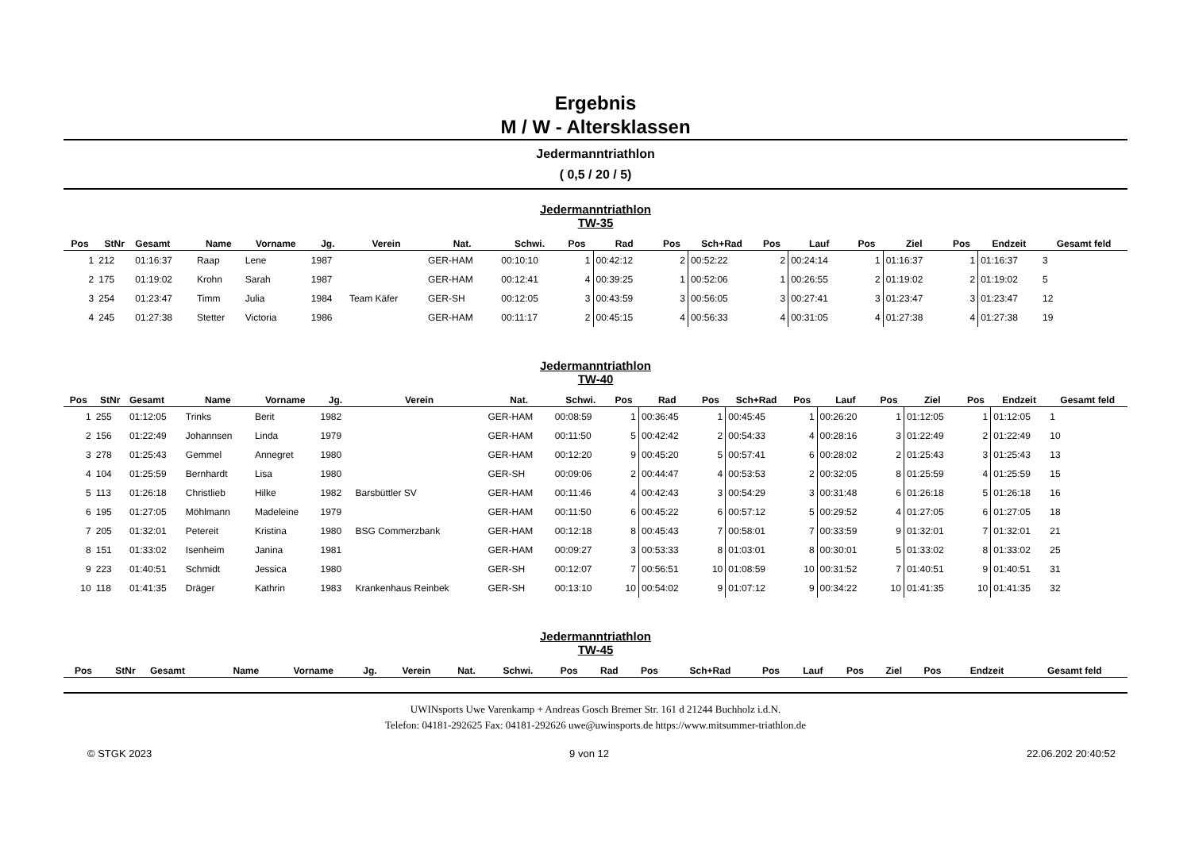Ergebnis
M / W - Altersklassen
Jedermanntriathlon
( 0,5 / 20 / 5)
Jedermanntriathlon
TW-35
| Pos | StNr | Gesamt | Name | Vorname | Jg. | Verein | Nat. | Schwi. | Pos | Rad | Pos | Sch+Rad | Pos | Lauf | Pos | Ziel | Pos | Endzeit | Gesamt feld |
| --- | --- | --- | --- | --- | --- | --- | --- | --- | --- | --- | --- | --- | --- | --- | --- | --- | --- | --- | --- |
| 1 | 212 | 01:16:37 | Raap | Lene | 1987 | | GER-HAM | 00:10:10 | 1 | 00:42:12 | 2 | 00:52:22 | 2 | 00:24:14 | 1 | 01:16:37 | 1 | 01:16:37 | 3 |
| 2 | 175 | 01:19:02 | Krohn | Sarah | 1987 | | GER-HAM | 00:12:41 | 4 | 00:39:25 | 1 | 00:52:06 | 1 | 00:26:55 | 2 | 01:19:02 | 2 | 01:19:02 | 5 |
| 3 | 254 | 01:23:47 | Timm | Julia | 1984 | Team Käfer | GER-SH | 00:12:05 | 3 | 00:43:59 | 3 | 00:56:05 | 3 | 00:27:41 | 3 | 01:23:47 | 3 | 01:23:47 | 12 |
| 4 | 245 | 01:27:38 | Stetter | Victoria | 1986 | | GER-HAM | 00:11:17 | 2 | 00:45:15 | 4 | 00:56:33 | 4 | 00:31:05 | 4 | 01:27:38 | 4 | 01:27:38 | 19 |
Jedermanntriathlon
TW-40
| Pos | StNr | Gesamt | Name | Vorname | Jg. | Verein | Nat. | Schwi. | Pos | Rad | Pos | Sch+Rad | Pos | Lauf | Pos | Ziel | Pos | Endzeit | Gesamt feld |
| --- | --- | --- | --- | --- | --- | --- | --- | --- | --- | --- | --- | --- | --- | --- | --- | --- | --- | --- | --- |
| 1 | 255 | 01:12:05 | Trinks | Berit | 1982 | | GER-HAM | 00:08:59 | 1 | 00:36:45 | 1 | 00:45:45 | 1 | 00:26:20 | 1 | 01:12:05 | 1 | 01:12:05 | 1 |
| 2 | 156 | 01:22:49 | Johannsen | Linda | 1979 | | GER-HAM | 00:11:50 | 5 | 00:42:42 | 2 | 00:54:33 | 4 | 00:28:16 | 3 | 01:22:49 | 2 | 01:22:49 | 10 |
| 3 | 278 | 01:25:43 | Gemmel | Annegret | 1980 | | GER-HAM | 00:12:20 | 9 | 00:45:20 | 5 | 00:57:41 | 6 | 00:28:02 | 2 | 01:25:43 | 3 | 01:25:43 | 13 |
| 4 | 104 | 01:25:59 | Bernhardt | Lisa | 1980 | | GER-SH | 00:09:06 | 2 | 00:44:47 | 4 | 00:53:53 | 2 | 00:32:05 | 8 | 01:25:59 | 4 | 01:25:59 | 15 |
| 5 | 113 | 01:26:18 | Christlieb | Hilke | 1982 | Barsbüttler SV | GER-HAM | 00:11:46 | 4 | 00:42:43 | 3 | 00:54:29 | 3 | 00:31:48 | 6 | 01:26:18 | 5 | 01:26:18 | 16 |
| 6 | 195 | 01:27:05 | Möhlmann | Madeleine | 1979 | | GER-HAM | 00:11:50 | 6 | 00:45:22 | 6 | 00:57:12 | 5 | 00:29:52 | 4 | 01:27:05 | 6 | 01:27:05 | 18 |
| 7 | 205 | 01:32:01 | Petereit | Kristina | 1980 | BSG Commerzbank | GER-HAM | 00:12:18 | 8 | 00:45:43 | 7 | 00:58:01 | 7 | 00:33:59 | 9 | 01:32:01 | 7 | 01:32:01 | 21 |
| 8 | 151 | 01:33:02 | Isenheim | Janina | 1981 | | GER-HAM | 00:09:27 | 3 | 00:53:33 | 8 | 01:03:01 | 8 | 00:30:01 | 5 | 01:33:02 | 8 | 01:33:02 | 25 |
| 9 | 223 | 01:40:51 | Schmidt | Jessica | 1980 | | GER-SH | 00:12:07 | 7 | 00:56:51 | 10 | 01:08:59 | 10 | 00:31:52 | 7 | 01:40:51 | 9 | 01:40:51 | 31 |
| 10 | 118 | 01:41:35 | Dräger | Kathrin | 1983 | Krankenhaus Reinbek | GER-SH | 00:13:10 | 10 | 00:54:02 | 9 | 01:07:12 | 9 | 00:34:22 | 10 | 01:41:35 | 10 | 01:41:35 | 32 |
Jedermanntriathlon
TW-45
| Pos | StNr | Gesamt | Name | Vorname | Jg. | Verein | Nat. | Schwi. | Pos | Rad | Pos | Sch+Rad | Pos | Lauf | Pos | Ziel | Pos | Endzeit | Gesamt feld |
| --- | --- | --- | --- | --- | --- | --- | --- | --- | --- | --- | --- | --- | --- | --- | --- | --- | --- | --- | --- |
UWINsports Uwe Varenkamp + Andreas Gosch Bremer Str. 161 d 21244 Buchholz i.d.N.
Telefon: 04181-292625 Fax: 04181-292626 uwe@uwinsports.de https://www.mitsummer-triathlon.de
© STGK 2023 9 von 12 22.06.202 20:40:52